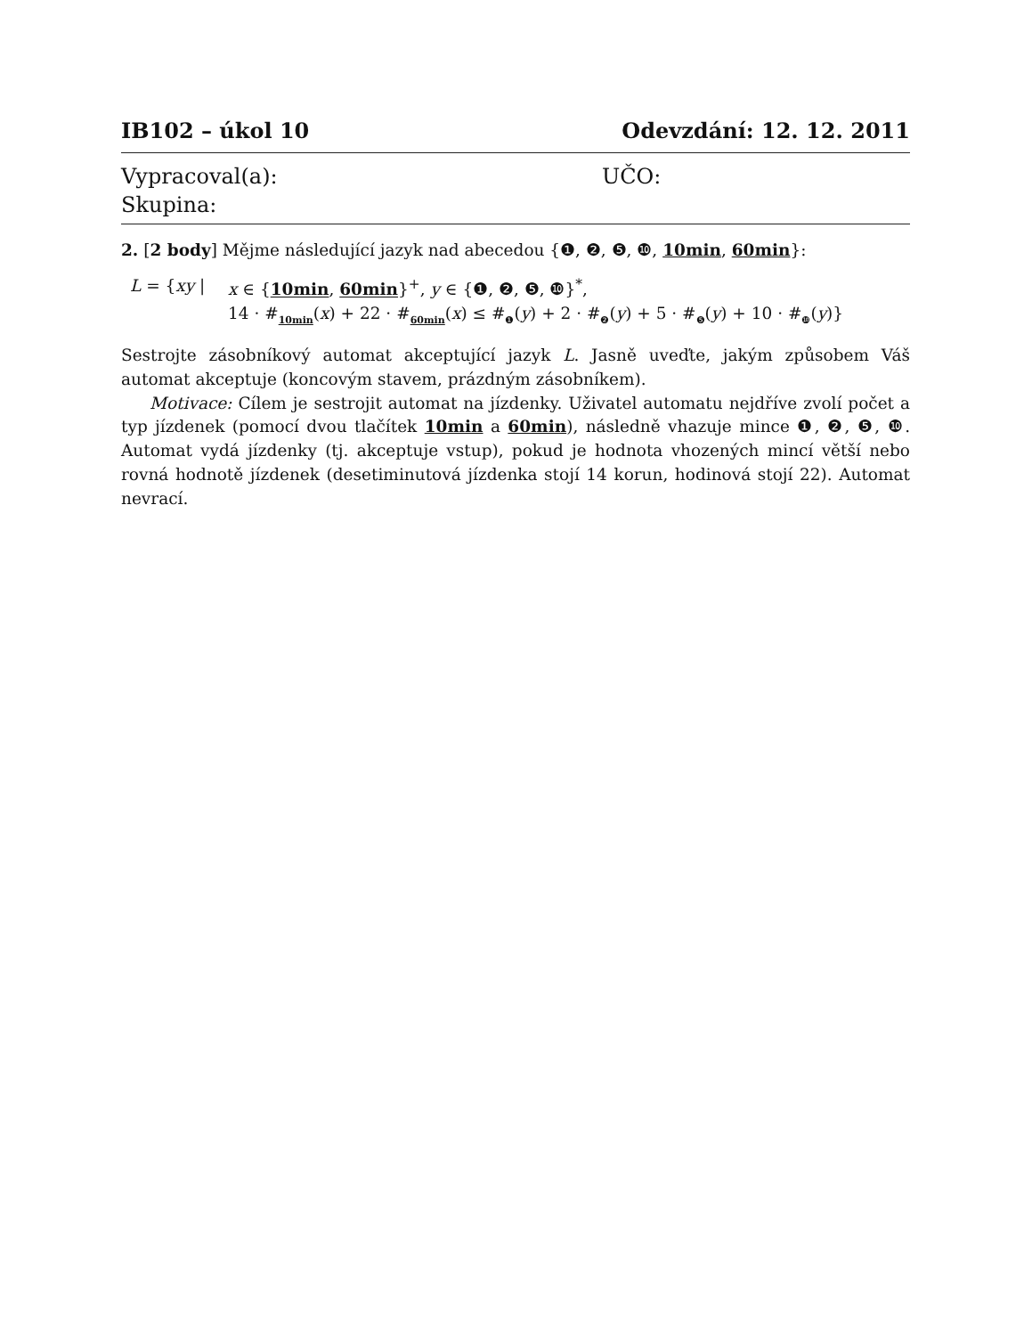IB102 – úkol 10 Odevzdání: 12. 12. 2011
Vypracoval(a): UČO:
Skupina:
2. [2 body] Mějme následující jazyk nad abecedou {❶, ❷, ❺, ❿, 10min, 60min}:
L = {xy | x ∈ {10min, 60min}<sup>+</sup>, y ∈ {❶, ❷, ❺, ❿}<sup>*</sup>,
14 · #<sub>10min</sub>(x) + 22 · #<sub>60min</sub>(x) ≤ #<sub>❶</sub>(y) + 2 · #<sub>❷</sub>(y) + 5 · #<sub>❺</sub>(y) + 10 · #<sub>❿</sub>(y)}
Sestrojte zásobníkový automat akceptující jazyk L. Jasně uveďte, jakým způsobem Váš automat akceptuje (koncovým stavem, prázdným zásobníkem).
Motivace: Cílem je sestrojit automat na jízdenky. Uživatel automatu nejdříve zvolí počet a typ jízdenek (pomocí dvou tlačítek 10min a 60min), následně vhazuje mince ❶, ❷, ❺, ❿. Automat vydá jízdenky (tj. akceptuje vstup), pokud je hodnota vhozených mincí větší nebo rovná hodnotě jízdenek (desetiminutová jízdenka stojí 14 korun, hodinová stojí 22). Automat nevrací.